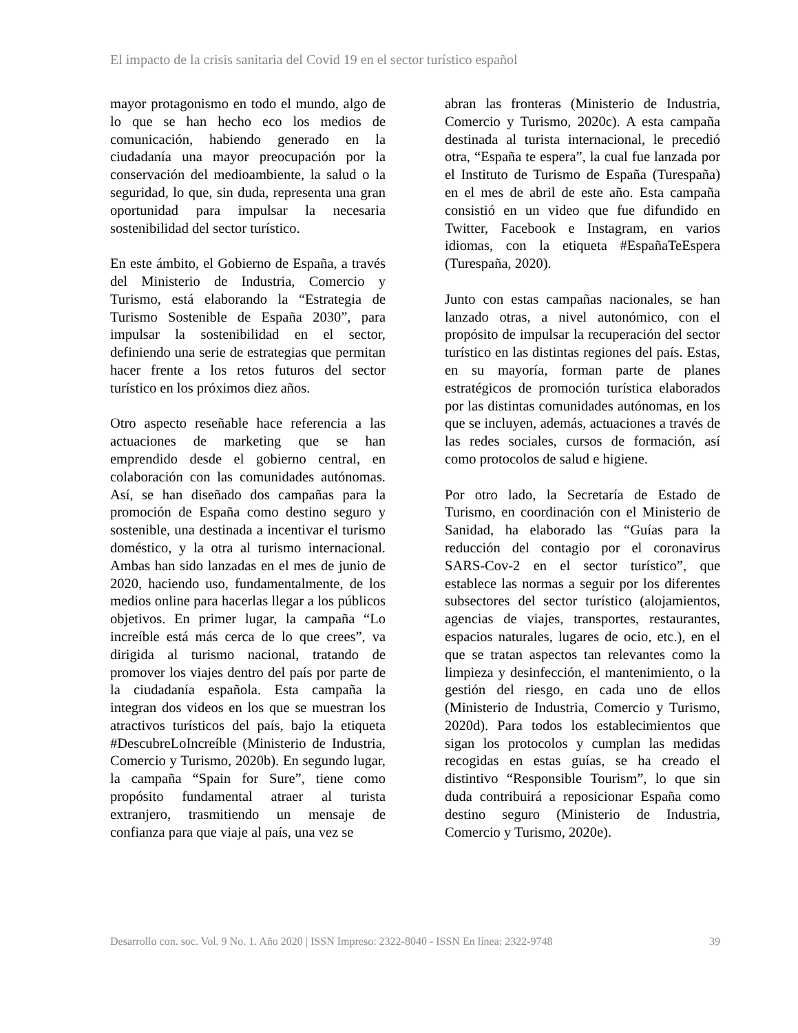El impacto de la crisis sanitaria del Covid 19 en el sector turístico español
mayor protagonismo en todo el mundo, algo de lo que se han hecho eco los medios de comunicación, habiendo generado en la ciudadanía una mayor preocupación por la conservación del medioambiente, la salud o la seguridad, lo que, sin duda, representa una gran oportunidad para impulsar la necesaria sostenibilidad del sector turístico.
En este ámbito, el Gobierno de España, a través del Ministerio de Industria, Comercio y Turismo, está elaborando la “Estrategia de Turismo Sostenible de España 2030”, para impulsar la sostenibilidad en el sector, definiendo una serie de estrategias que permitan hacer frente a los retos futuros del sector turístico en los próximos diez años.
Otro aspecto reseñable hace referencia a las actuaciones de marketing que se han emprendido desde el gobierno central, en colaboración con las comunidades autónomas. Así, se han diseñado dos campañas para la promoción de España como destino seguro y sostenible, una destinada a incentivar el turismo doméstico, y la otra al turismo internacional. Ambas han sido lanzadas en el mes de junio de 2020, haciendo uso, fundamentalmente, de los medios online para hacerlas llegar a los públicos objetivos. En primer lugar, la campaña “Lo increíble está más cerca de lo que crees”, va dirigida al turismo nacional, tratando de promover los viajes dentro del país por parte de la ciudadanía española. Esta campaña la integran dos videos en los que se muestran los atractivos turísticos del país, bajo la etiqueta #DescubreLoIncreíble (Ministerio de Industria, Comercio y Turismo, 2020b). En segundo lugar, la campaña “Spain for Sure”, tiene como propósito fundamental atraer al turista extranjero, trasmitiendo un mensaje de confianza para que viaje al país, una vez se
abran las fronteras (Ministerio de Industria, Comercio y Turismo, 2020c). A esta campaña destinada al turista internacional, le precedió otra, “España te espera”, la cual fue lanzada por el Instituto de Turismo de España (Turespaña) en el mes de abril de este año. Esta campaña consistió en un video que fue difundido en Twitter, Facebook e Instagram, en varios idiomas, con la etiqueta #EspañaTeEspera (Turespaña, 2020).
Junto con estas campañas nacionales, se han lanzado otras, a nivel autonómico, con el propósito de impulsar la recuperación del sector turístico en las distintas regiones del país. Estas, en su mayoría, forman parte de planes estratégicos de promoción turística elaborados por las distintas comunidades autónomas, en los que se incluyen, además, actuaciones a través de las redes sociales, cursos de formación, así como protocolos de salud e higiene.
Por otro lado, la Secretaría de Estado de Turismo, en coordinación con el Ministerio de Sanidad, ha elaborado las “Guías para la reducción del contagio por el coronavirus SARS-Cov-2 en el sector turístico”, que establece las normas a seguir por los diferentes subsectores del sector turístico (alojamientos, agencias de viajes, transportes, restaurantes, espacios naturales, lugares de ocio, etc.), en el que se tratan aspectos tan relevantes como la limpieza y desinfección, el mantenimiento, o la gestión del riesgo, en cada uno de ellos (Ministerio de Industria, Comercio y Turismo, 2020d). Para todos los establecimientos que sigan los protocolos y cumplan las medidas recogidas en estas guías, se ha creado el distintivo “Responsible Tourism”, lo que sin duda contribuirá a reposicionar España como destino seguro (Ministerio de Industria, Comercio y Turismo, 2020e).
Desarrollo con. soc. Vol. 9 No. 1. Año 2020 | ISSN Impreso: 2322-8040 - ISSN En línea: 2322-9748 39